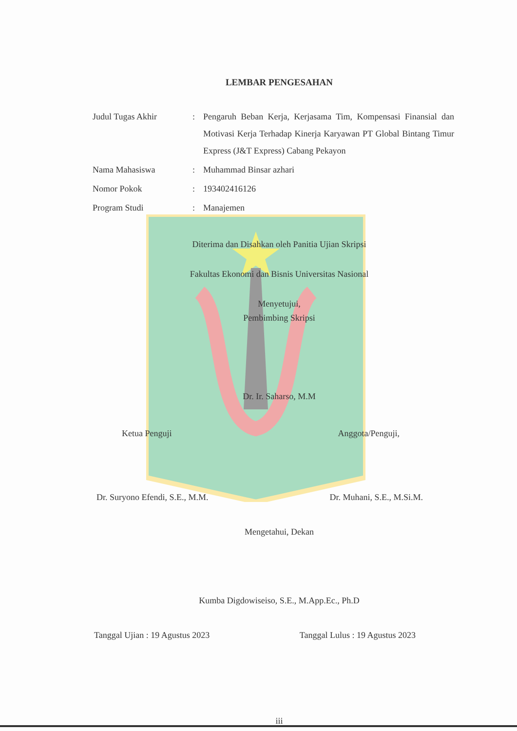LEMBAR PENGESAHAN
| Judul Tugas Akhir | : | Pengaruh Beban Kerja, Kerjasama Tim, Kompensasi Finansial dan Motivasi Kerja Terhadap Kinerja Karyawan PT Global Bintang Timur Express (J&T Express) Cabang Pekayon |
| Nama Mahasiswa | : | Muhammad Binsar azhari |
| Nomor Pokok | : | 193402416126 |
| Program Studi | : | Manajemen |
Diterima dan Disahkan oleh Panitia Ujian Skripsi
Fakultas Ekonomi dan Bisnis Universitas Nasional
Menyetujui,
Pembimbing Skripsi
Dr. Ir. Saharso, M.M
Ketua Penguji Anggota/Penguji,
Dr. Suryono Efendi, S.E., M.M. Dr. Muhani, S.E., M.Si.M.
Mengetahui, Dekan
Kumba Digdowiseiso, S.E., M.App.Ec., Ph.D
Tanggal Ujian : 19 Agustus 2023 Tanggal Lulus : 19 Agustus 2023
iii